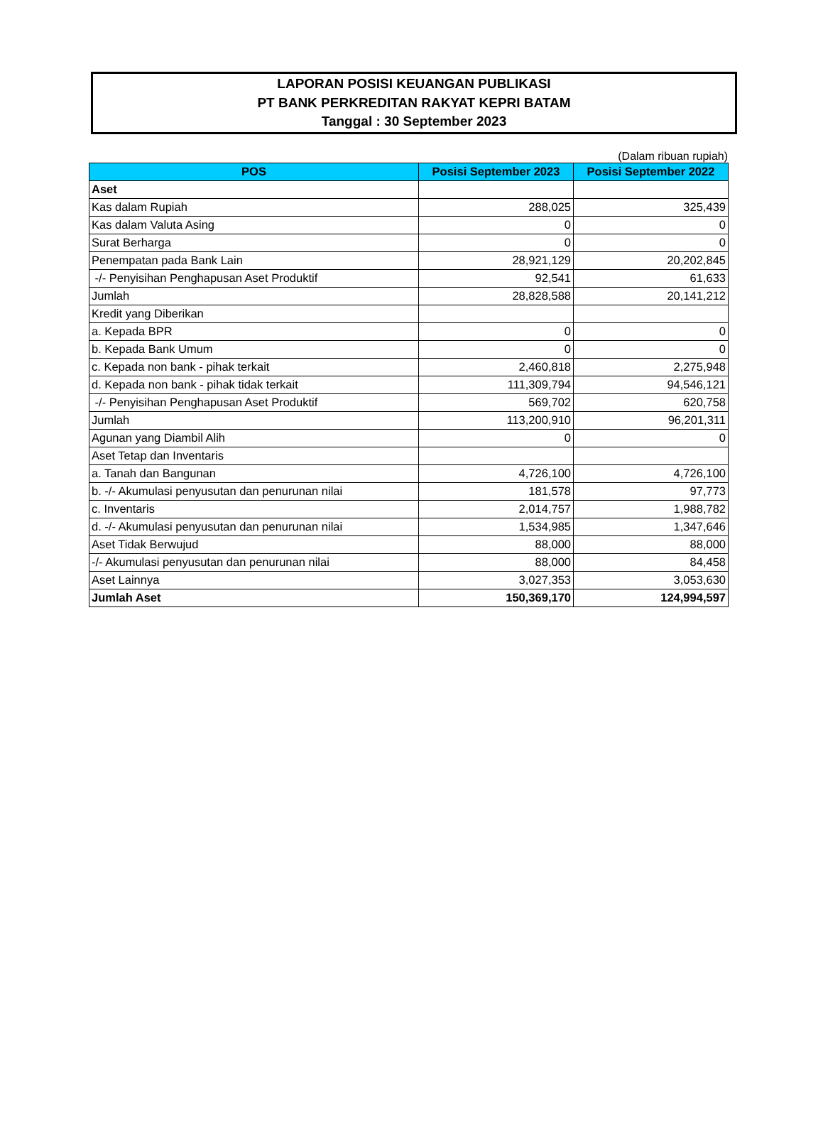LAPORAN POSISI KEUANGAN PUBLIKASI
PT BANK PERKREDITAN RAKYAT KEPRI BATAM
Tanggal : 30 September 2023
(Dalam ribuan rupiah)
| POS | Posisi September 2023 | Posisi September 2022 |
| --- | --- | --- |
| Aset | | |
| Kas dalam Rupiah | 288,025 | 325,439 |
| Kas dalam Valuta Asing | 0 | 0 |
| Surat Berharga | 0 | 0 |
| Penempatan pada Bank Lain | 28,921,129 | 20,202,845 |
| -/- Penyisihan Penghapusan Aset Produktif | 92,541 | 61,633 |
| Jumlah | 28,828,588 | 20,141,212 |
| Kredit yang Diberikan | | |
| a. Kepada BPR | 0 | 0 |
| b. Kepada Bank Umum | 0 | 0 |
| c. Kepada non bank - pihak terkait | 2,460,818 | 2,275,948 |
| d. Kepada non bank - pihak tidak terkait | 111,309,794 | 94,546,121 |
| -/- Penyisihan Penghapusan Aset Produktif | 569,702 | 620,758 |
| Jumlah | 113,200,910 | 96,201,311 |
| Agunan yang Diambil Alih | 0 | 0 |
| Aset Tetap dan Inventaris | | |
| a. Tanah dan Bangunan | 4,726,100 | 4,726,100 |
| b. -/- Akumulasi penyusutan dan penurunan nilai | 181,578 | 97,773 |
| c. Inventaris | 2,014,757 | 1,988,782 |
| d. -/- Akumulasi penyusutan dan penurunan nilai | 1,534,985 | 1,347,646 |
| Aset Tidak Berwujud | 88,000 | 88,000 |
| -/- Akumulasi penyusutan dan penurunan nilai | 88,000 | 84,458 |
| Aset Lainnya | 3,027,353 | 3,053,630 |
| Jumlah Aset | 150,369,170 | 124,994,597 |